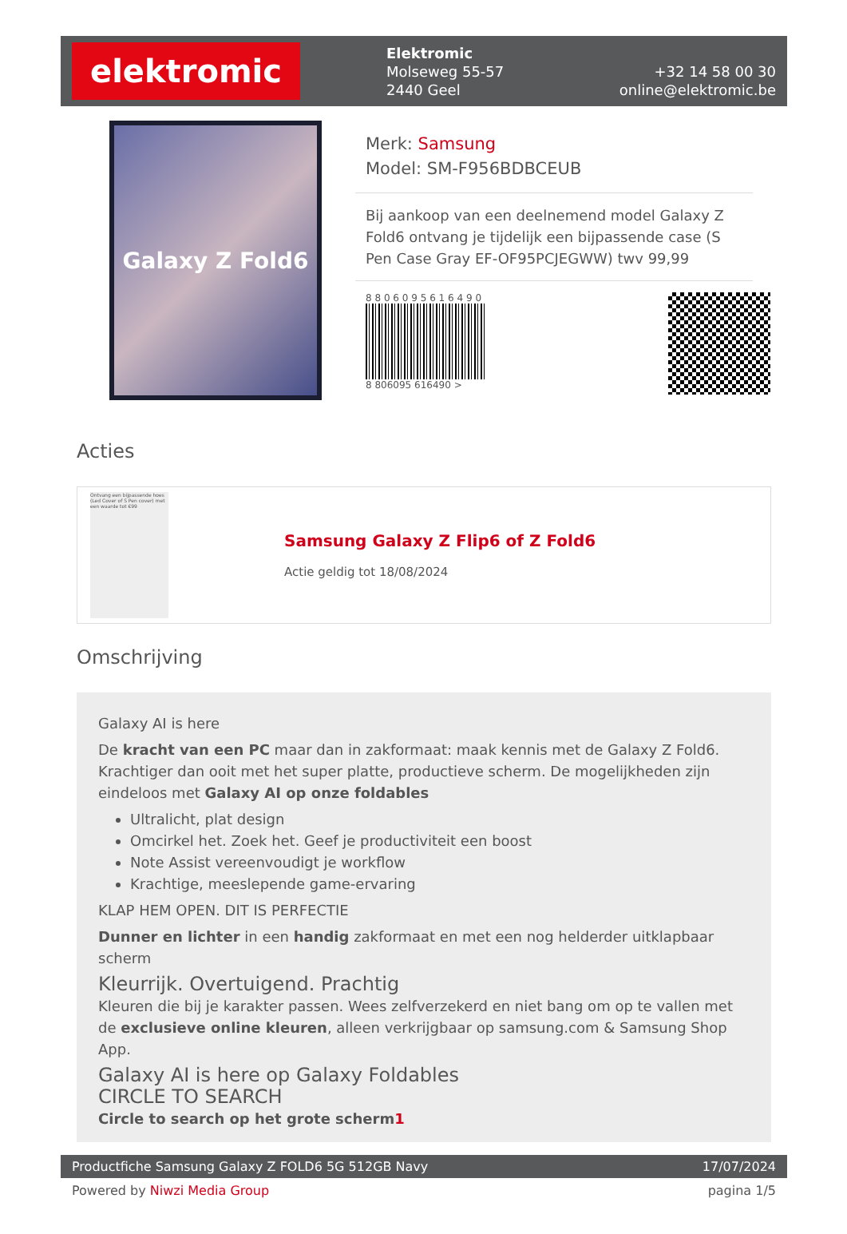elektromic
Elektromic
Molseweg 55-57
2440 Geel
+32 14 58 00 30
online@elektromic.be
Galaxy Z Fold6
Merk: Samsung
Model: SM-F956BDBCEUB
Bij aankoop van een deelnemend model Galaxy Z Fold6 ontvang je tijdelijk een bijpassende case (S Pen Case Gray EF-OF95PCJEGWW) twv 99,99
8 8 0 6 0 9 5 6 1 6 4 9 0
8 806095 616490 >
Acties
Ontvang een bijpassende hoes (Led Cover of S Pen cover) met een waarde tot €99
Samsung Galaxy Z Flip6 of Z Fold6
Actie geldig tot 18/08/2024
Omschrijving
Galaxy AI is here
De kracht van een PC maar dan in zakformaat: maak kennis met de Galaxy Z Fold6. Krachtiger dan ooit met het super platte, productieve scherm. De mogelijkheden zijn eindeloos met Galaxy AI op onze foldables
Ultralicht, plat design
Omcirkel het. Zoek het. Geef je productiviteit een boost
Note Assist vereenvoudigt je workflow
Krachtige, meeslepende game-ervaring
KLAP HEM OPEN. DIT IS PERFECTIE
Dunner en lichter in een handig zakformaat en met een nog helderder uitklapbaar scherm
Kleurrijk. Overtuigend. Prachtig
Kleuren die bij je karakter passen. Wees zelfverzekerd en niet bang om op te vallen met de exclusieve online kleuren, alleen verkrijgbaar op samsung.com & Samsung Shop App.
Galaxy AI is here op Galaxy Foldables
CIRCLE TO SEARCH
Circle to search op het grote scherm1
Productfiche Samsung Galaxy Z FOLD6 5G 512GB Navy 17/07/2024
Powered by Niwzi Media Group pagina 1/5